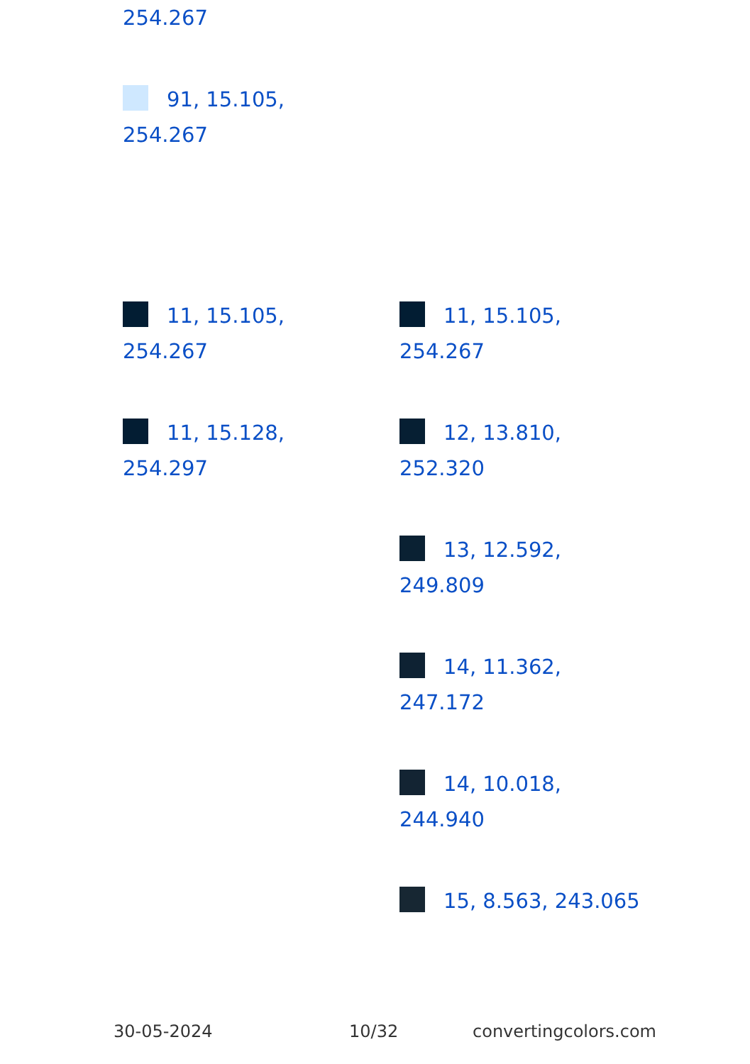254.267
91, 15.105, 254.267
11, 15.105, 254.267
11, 15.128, 254.297
11, 15.105, 254.267
12, 13.810, 252.320
13, 12.592, 249.809
14, 11.362, 247.172
14, 10.018, 244.940
15, 8.563, 243.065
30-05-2024 10/32 convertingcolors.com